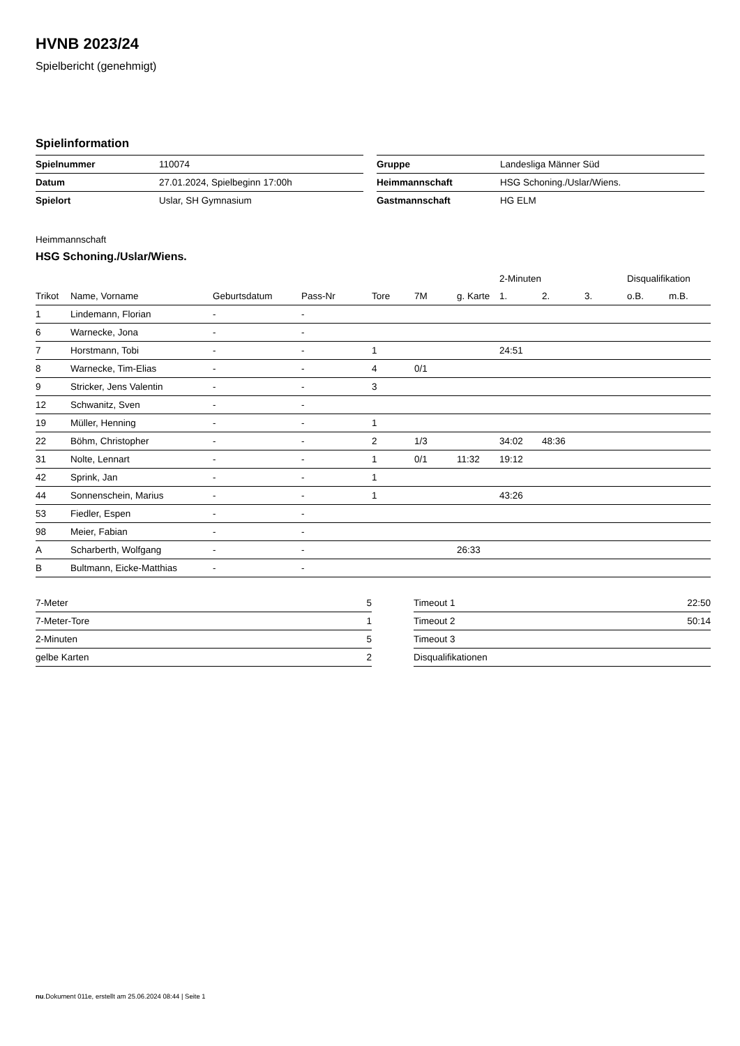HVNB 2023/24
Spielbericht (genehmigt)
Spielinformation
| Spielnummer | 110074 |
| Datum | 27.01.2024, Spielbeginn 17:00h |
| Spielort | Uslar, SH Gymnasium |
| Gruppe | Landesliga Männer Süd |
| Heimmannschaft | HSG Schoning./Uslar/Wiens. |
| Gastmannschaft | HG ELM |
Heimmannschaft
HSG Schoning./Uslar/Wiens.
| | | | | | | | 2-Minuten | | | Disqualifikation | |
| --- | --- | --- | --- | --- | --- | --- | --- | --- | --- | --- | --- |
| Trikot | Name, Vorname | Geburtsdatum | Pass-Nr | Tore | 7M | g. Karte | 1. | 2. | 3. | o.B. | m.B. |
| 1 | Lindemann, Florian | - | - | | | | | | | | |
| 6 | Warnecke, Jona | - | - | | | | | | | | |
| 7 | Horstmann, Tobi | - | - | 1 | | | 24:51 | | | | |
| 8 | Warnecke, Tim-Elias | - | - | 4 | 0/1 | | | | | | |
| 9 | Stricker, Jens Valentin | - | - | 3 | | | | | | | |
| 12 | Schwanitz, Sven | - | - | | | | | | | | |
| 19 | Müller, Henning | - | - | 1 | | | | | | | |
| 22 | Böhm, Christopher | - | - | 2 | 1/3 | | 34:02 | 48:36 | | | |
| 31 | Nolte, Lennart | - | - | 1 | 0/1 | 11:32 | 19:12 | | | | |
| 42 | Sprink, Jan | - | - | 1 | | | | | | | |
| 44 | Sonnenschein, Marius | - | - | 1 | | | 43:26 | | | | |
| 53 | Fiedler, Espen | - | - | | | | | | | | |
| 98 | Meier, Fabian | - | - | | | | | | | | |
| A | Scharberth, Wolfgang | - | - | | | 26:33 | | | | | |
| B | Bultmann, Eicke-Matthias | - | - | | | | | | | | |
| 7-Meter | 5 |
| 7-Meter-Tore | 1 |
| 2-Minuten | 5 |
| gelbe Karten | 2 |
| Timeout 1 | 22:50 |
| Timeout 2 | 50:14 |
| Timeout 3 | |
| Disqualifikationen | |
nu.Dokument 011e, erstellt am 25.06.2024 08:44 | Seite 1